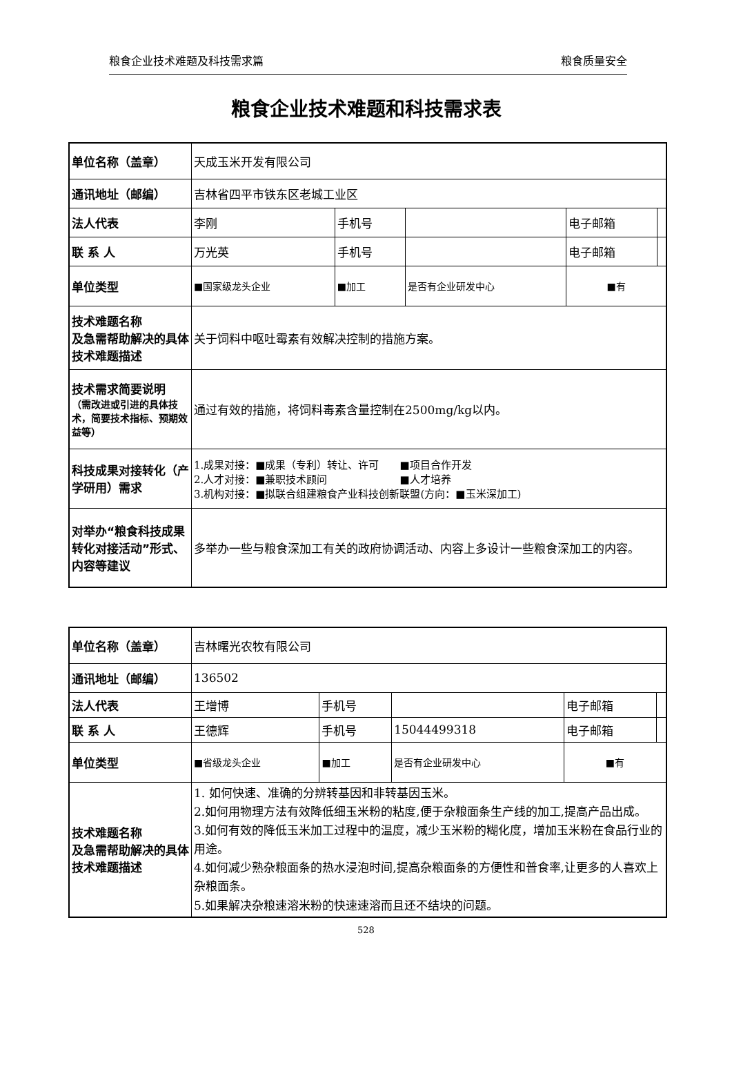粮食企业技术难题及科技需求篇 粮食质量安全
粮食企业技术难题和科技需求表
| 单位名称（盖章） | 天成玉米开发有限公司 | | | | |
| 通讯地址（邮编） | 吉林省四平市铁东区老城工业区 | | | | |
| 法人代表 | 李刚 | 手机号 | | 电子邮箱 | |
| 联 系 人 | 万光英 | 手机号 | | 电子邮箱 | |
| 单位类型 | ■国家级龙头企业 | ■加工 | 是否有企业研发中心 | ■有 | |
| 技术难题名称 及急需帮助解决的具体技术难题描述 | 关于饲料中呕吐霉素有效解决控制的措施方案。 | | | | |
| 技术需求简要说明 （需改进或引进的具体技术，简要技术指标、预期效益等） | 通过有效的措施，将饲料毒素含量控制在2500mg/kg以内。 | | | | |
| 科技成果对接转化（产学研用）需求 | 1.成果对接：■成果（专利）转让、许可 ■项目合作开发 2.人才对接：■兼职技术顾问 ■人才培养 3.机构对接：■拟联合组建粮食产业科技创新联盟(方向：■玉米深加工) | | | | |
| 对举办“粮食科技成果转化对接活动”形式、内容等建议 | 多举办一些与粮食深加工有关的政府协调活动、内容上多设计一些粮食深加工的内容。 | | | | |
| 单位名称（盖章） | 吉林曙光农牧有限公司 | | | | |
| 通讯地址（邮编） | 136502 | | | | |
| 法人代表 | 王增博 | 手机号 | | 电子邮箱 | |
| 联 系 人 | 王德辉 | 手机号 | 15044499318 | 电子邮箱 | |
| 单位类型 | ■省级龙头企业 | ■加工 | 是否有企业研发中心 | ■有 | |
| 技术难题名称 及急需帮助解决的具体技术难题描述 | 1. 如何快速、准确的分辨转基因和非转基因玉米。 2.如何用物理方法有效降低细玉米粉的粘度,便于杂粮面条生产线的加工,提高产品出成。 3.如何有效的降低玉米加工过程中的温度，减少玉米粉的糊化度，增加玉米粉在食品行业的用途。 4.如何减少熟杂粮面条的热水浸泡时间,提高杂粮面条的方便性和普食率,让更多的人喜欢上杂粮面条。 5.如果解决杂粮速溶米粉的快速速溶而且还不结块的问题。 | | | | |
528